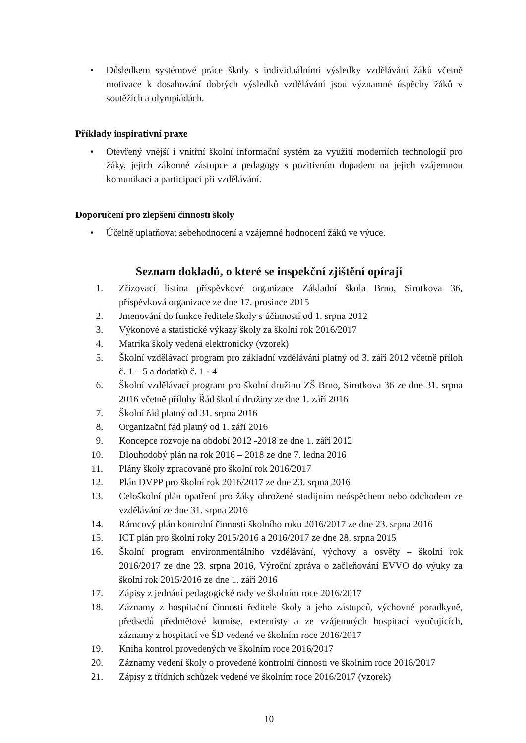• Důsledkem systémové práce školy s individuálními výsledky vzdělávání žáků včetně motivace k dosahování dobrých výsledků vzdělávání jsou významné úspěchy žáků v soutěžích a olympiádách.
Příklady inspirativní praxe
• Otevřený vnější i vnitřní školní informační systém za využití moderních technologií pro žáky, jejich zákonné zástupce a pedagogy s pozitivním dopadem na jejich vzájemnou komunikaci a participaci při vzdělávání.
Doporučení pro zlepšení činnosti školy
• Účelně uplatňovat sebehodnocení a vzájemné hodnocení žáků ve výuce.
Seznam dokladů, o které se inspekční zjištění opírají
1. Zřizovací listina příspěvkové organizace Základní škola Brno, Sirotkova 36, příspěvková organizace ze dne 17. prosince 2015
2. Jmenování do funkce ředitele školy s účinností od 1. srpna 2012
3. Výkonové a statistické výkazy školy za školní rok 2016/2017
4. Matrika školy vedená elektronicky (vzorek)
5. Školní vzdělávací program pro základní vzdělávání platný od 3. září 2012 včetně příloh č. 1 – 5 a dodatků č. 1 - 4
6. Školní vzdělávací program pro školní družinu ZŠ Brno, Sirotkova 36 ze dne 31. srpna 2016 včetně přílohy Řád školní družiny ze dne 1. září 2016
7. Školní řád platný od 31. srpna 2016
8. Organizační řád platný od 1. září 2016
9. Koncepce rozvoje na období 2012 -2018 ze dne 1. září 2012
10. Dlouhodobý plán na rok 2016 – 2018 ze dne 7. ledna 2016
11. Plány školy zpracované pro školní rok 2016/2017
12. Plán DVPP pro školní rok 2016/2017 ze dne 23. srpna 2016
13. Celoškolní plán opatření pro žáky ohrožené studijním neúspěchem nebo odchodem ze vzdělávání ze dne 31. srpna 2016
14. Rámcový plán kontrolní činnosti školního roku 2016/2017 ze dne 23. srpna 2016
15. ICT plán pro školní roky 2015/2016 a 2016/2017 ze dne 28. srpna 2015
16. Školní program environmentálního vzdělávání, výchovy a osvěty – školní rok 2016/2017 ze dne 23. srpna 2016, Výroční zpráva o začleňování EVVO do výuky za školní rok 2015/2016 ze dne 1. září 2016
17. Zápisy z jednání pedagogické rady ve školním roce 2016/2017
18. Záznamy z hospitační činnosti ředitele školy a jeho zástupců, výchovné poradkyně, předsedů předmětové komise, externisty a ze vzájemných hospitací vyučujících, záznamy z hospitací ve ŠD vedené ve školním roce 2016/2017
19. Kniha kontrol provedených ve školním roce 2016/2017
20. Záznamy vedení školy o provedené kontrolní činnosti ve školním roce 2016/2017
21. Zápisy z třídních schůzek vedené ve školním roce 2016/2017 (vzorek)
10